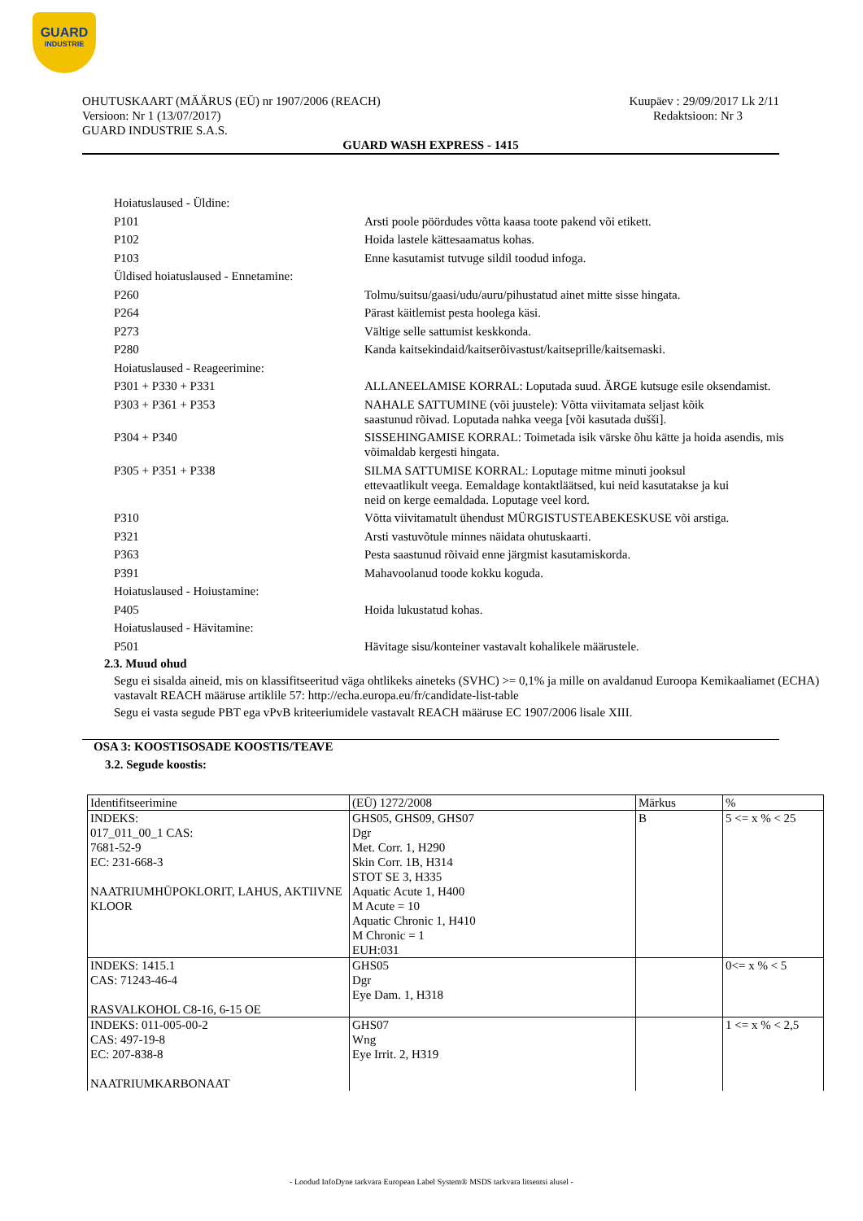GUARD
INDUSTRIE
OHUTUSKAART (MÄÄRUS (EÜ) nr 1907/2006 (REACH)
Versioon: Nr 1 (13/07/2017)
GUARD INDUSTRIE S.A.S.
Kuupäev : 29/09/2017 Lk 2/11
Redaktsioon: Nr 3
GUARD WASH EXPRESS - 1415
Hoiatuslaused - Üldine:
P101 Arsti poole pöördudes võtta kaasa toote pakend või etikett.
P102 Hoida lastele kättesaamatus kohas.
P103 Enne kasutamist tutvuge sildil toodud infoga.
Üldised hoiatuslaused - Ennetamine:
P260 Tolmu/suitsu/gaasi/udu/auru/pihustatud ainet mitte sisse hingata.
P264 Pärast käitlemist pesta hoolega käsi.
P273 Vältige selle sattumist keskkonda.
P280 Kanda kaitsekindaid/kaitserõivastust/kaitseprille/kaitsemaski.
Hoiatuslaused - Reageerimine:
P301 + P330 + P331 ALLANEELAMISE KORRAL: Loputada suud. ÄRGE kutsuge esile oksendamist.
P303 + P361 + P353 NAHALE SATTUMINE (või juustele): Võtta viivitamata seljast kõik
saastunud rõivad. Loputada nahka veega [või kasutada dušši].
P304 + P340 SISSEHINGAMISE KORRAL: Toimetada isik värske õhu kätte ja hoida asendis, mis võimaldab kergesti hingata.
P305 + P351 + P338 SILMA SATTUMISE KORRAL: Loputage mitme minuti jooksul
ettevaatlikult veega. Eemaldage kontaktläätsed, kui neid kasutatakse ja kui
neid on kerge eemaldada. Loputage veel kord.
P310 Võtta viivitamatult ühendust MÜRGISTUSTEABEKESKUSE või arstiga.
P321 Arsti vastuvõtule minnes näidata ohutuskaarti.
P363 Pesta saastunud rõivaid enne järgmist kasutamiskorda.
P391 Mahavoolanud toode kokku koguda.
Hoiatuslaused - Hoiustamine:
P405 Hoida lukustatud kohas.
Hoiatuslaused - Hävitamine:
P501 Hävitage sisu/konteiner vastavalt kohalikele määrustele.
2.3. Muud ohud
Segu ei sisalda aineid, mis on klassifitseeritud väga ohtlikeks aineteks (SVHC) >= 0,1% ja mille on avaldanud Euroopa Kemikaaliamet (ECHA) vastavalt REACH määruse artiklile 57: http://echa.europa.eu/fr/candidate-list-table
Segu ei vasta segude PBT ega vPvB kriteeriumidele vastavalt REACH määruse EC 1907/2006 lisale XIII.
OSA 3: KOOSTISOSADE KOOSTIS/TEAVE
3.2. Segude koostis:
| Identifitseerimine | (EÜ) 1272/2008 | Märkus | % |
| INDEKS: 017_011_00_1 CAS: 7681-52-9 EC: 231-668-3 NAATRIUMHÜPOKLORIT, LAHUS, AKTIIVNE KLOOR | GHS05, GHS09, GHS07 Dgr Met. Corr. 1, H290 Skin Corr. 1B, H314 STOT SE 3, H335 Aquatic Acute 1, H400 M Acute = 10 Aquatic Chronic 1, H410 M Chronic = 1 EUH:031 | B | 5 <= x % < 25 |
| INDEKS: 1415.1 CAS: 71243-46-4 RASVALKOHOL C8-16, 6-15 OE | GHS05 Dgr Eye Dam. 1, H318 | | 0<= x % < 5 |
| INDEKS: 011-005-00-2 CAS: 497-19-8 EC: 207-838-8 NAATRIUMKARBONAAT | GHS07 Wng Eye Irrit. 2, H319 | | 1 <= x % < 2,5 |
- Loodud InfoDyne tarkvara European Label System® MSDS tarkvara litsentsi alusel -